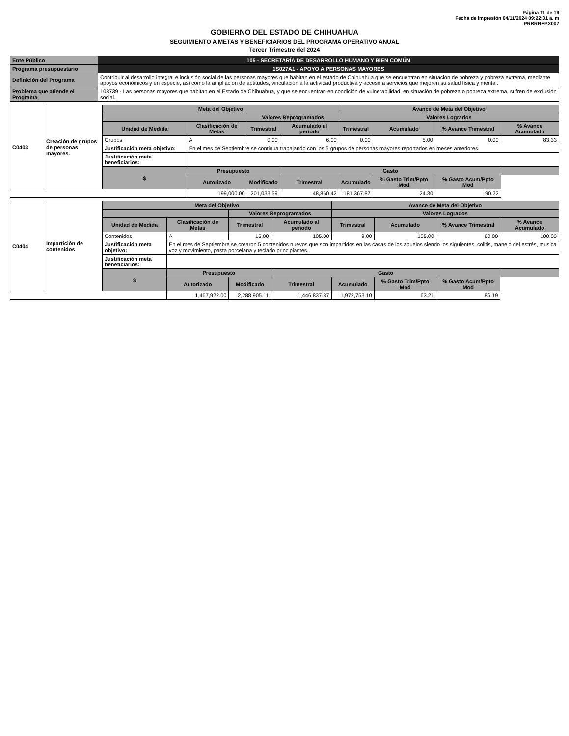Página 11 de 19
Fecha de Impresión 04/11/2024 09:22:31 a. m
PRBRREPX007
GOBIERNO DEL ESTADO DE CHIHUAHUA
SEGUIMIENTO A METAS Y BENEFICIARIOS DEL PROGRAMA OPERATIVO ANUAL
Tercer Trimestre del 2024
| Ente Público | 105 - SECRETARÍA DE DESARROLLO HUMANO Y BIEN COMÚN |
| Programa presupuestario | 1S027A1 - APOYO A PERSONAS MAYORES |
| Definición del Programa | Contribuir al desarrollo integral e inclusión social de las personas mayores que habitan en el estado de Chihuahua que se encuentran en situación de pobreza y pobreza extrema, mediante apoyos económicos y en especie, así como la ampliación de aptitudes, vinculación a la actividad productiva y acceso a servicios que mejoren su salud física y mental. |
| Problema que atiende el Programa | 108739 - Las personas mayores que habitan en el Estado de Chihuahua, y que se encuentran en condición de vulnerabilidad, en situación de pobreza o pobreza extrema, sufren de exclusión social. |
| C0403 | Creación de grupos de personas mayores. | Meta del Objetivo | | | | Avance de Meta del Objetivo | | | |
| | | | | Valores Reprogramados | | Valores Logrados | | | |
| | | Unidad de Medida | Clasificación de Metas | Trimestral | Acumulado al periodo | Trimestral | Acumulado | % Avance Trimestral | % Avance Acumulado |
| | | Grupos | A | 0.00 | 6.00 | 0.00 | 5.00 | 0.00 | 83.33 |
| | | Justificación meta objetivo: | En el mes de Septiembre se continua trabajando con los 5 grupos de personas mayores reportados en meses anteriores. | | | | | | |
| | | Justificación meta beneficiarios: | | | | | | | |
| | | $ | Presupuesto | | Gasto | | | | |
| | | | Autorizado | Modificado | Trimestral | Acumulado | % Gasto Trim/Ppto Mod | % Gasto Acum/Ppto Mod | |
| | | | 199,000.00 | 201,033.59 | 48,860.42 | 181,367.87 | 24.30 | 90.22 | |
| C0404 | Impartición de contenidos | Meta del Objetivo | | | | Avance de Meta del Objetivo | | | |
| | | | | Valores Reprogramados | | Valores Logrados | | | |
| | | Unidad de Medida | Clasificación de Metas | Trimestral | Acumulado al periodo | Trimestral | Acumulado | % Avance Trimestral | % Avance Acumulado |
| | | Contenidos | A | 15.00 | 105.00 | 9.00 | 105.00 | 60.00 | 100.00 |
| | | Justificación meta objetivo: | En el mes de Septiembre se crearon 5 contenidos nuevos que son impartidos en las casas de los abuelos siendo los siguientes: colitis, manejo del estrés, musica voz y movimiento, pasta porcelana y teclado principiantes. | | | | | | |
| | | Justificación meta beneficiarios: | | | | | | | |
| | | $ | Presupuesto | | Gasto | | | | |
| | | | Autorizado | Modificado | Trimestral | Acumulado | % Gasto Trim/Ppto Mod | % Gasto Acum/Ppto Mod | |
| | | | 1,467,922.00 | 2,288,905.11 | 1,446,837.87 | 1,972,753.10 | 63.21 | 86.19 | |